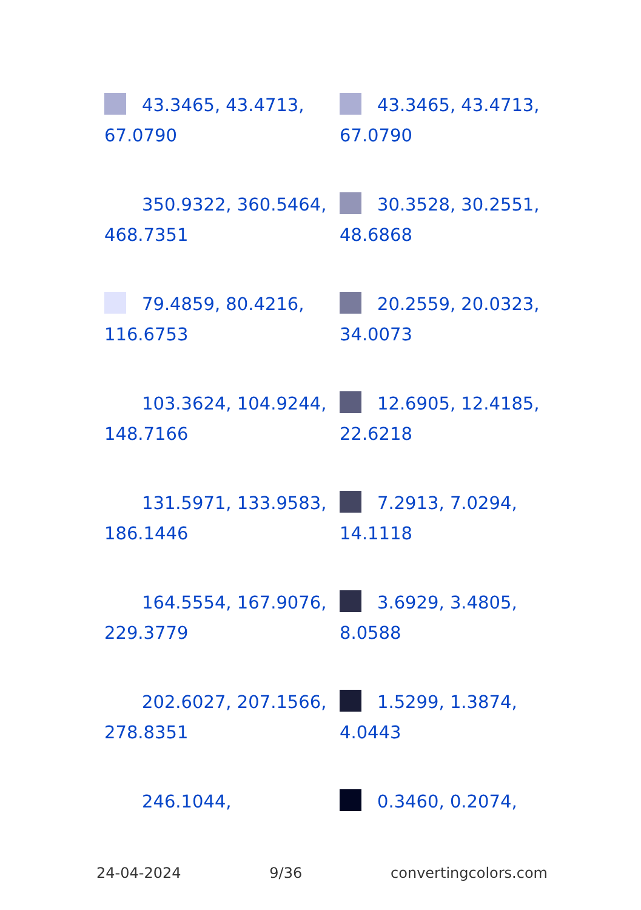43.3465, 43.4713, 67.0790
43.3465, 43.4713, 67.0790
350.9322, 360.5464, 468.7351
30.3528, 30.2551, 48.6868
79.4859, 80.4216, 116.6753
20.2559, 20.0323, 34.0073
103.3624, 104.9244, 148.7166
12.6905, 12.4185, 22.6218
131.5971, 133.9583, 186.1446
7.2913, 7.0294, 14.1118
164.5554, 167.9076, 229.3779
3.6929, 3.4805, 8.0588
202.6027, 207.1566, 278.8351
1.5299, 1.3874, 4.0443
246.1044,
0.3460, 0.2074,
24-04-2024 9/36 convertingcolors.com